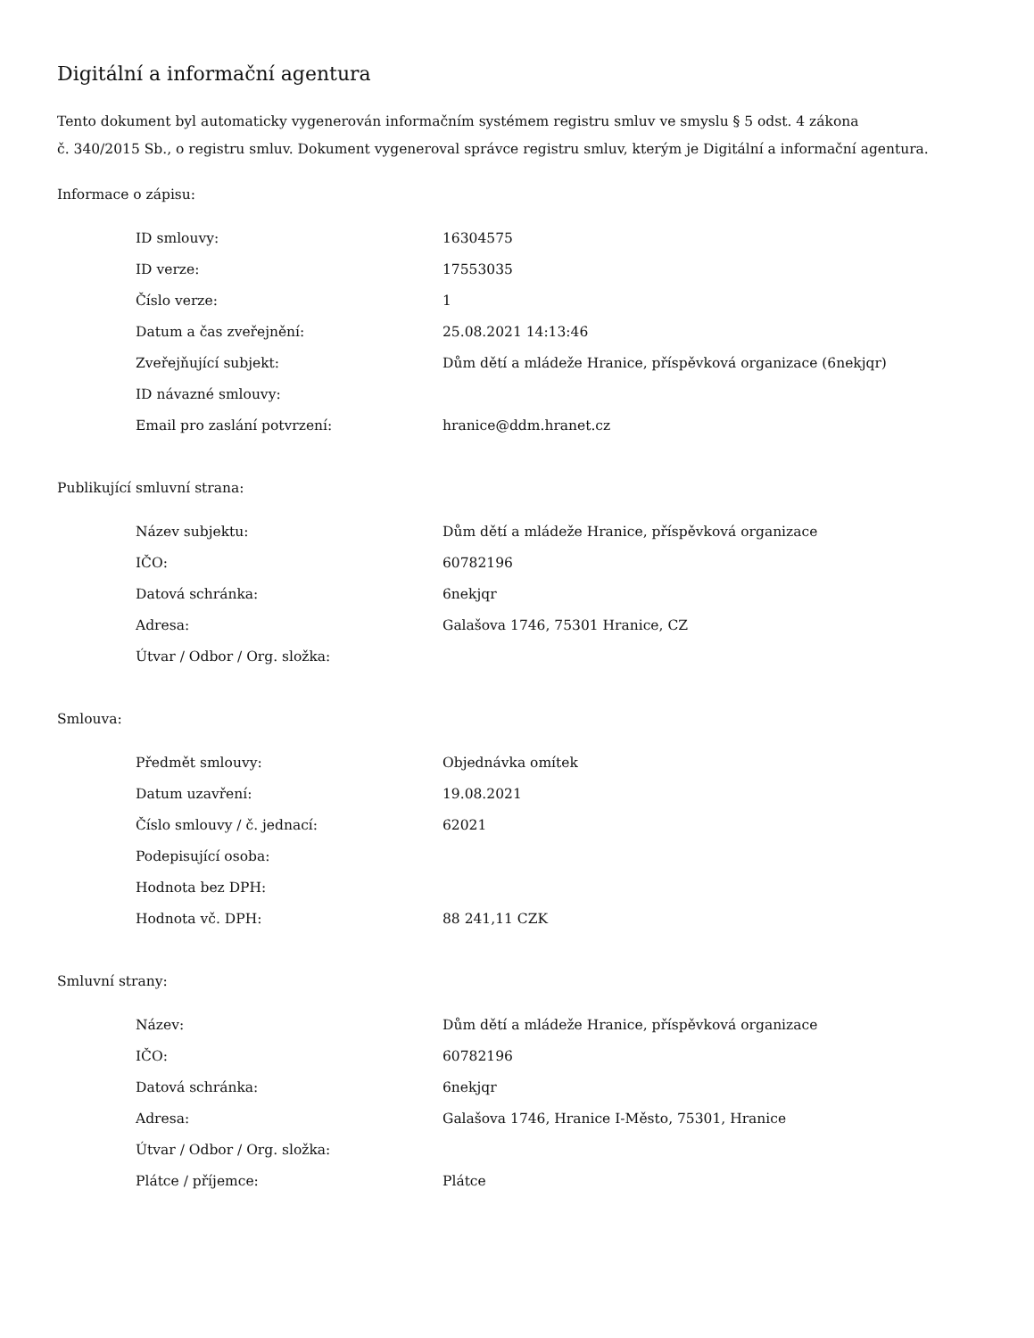Digitální a informační agentura
Tento dokument byl automaticky vygenerován informačním systémem registru smluv ve smyslu § 5 odst. 4 zákona
č. 340/2015 Sb., o registru smluv. Dokument vygeneroval správce registru smluv, kterým je Digitální a informační agentura.
Informace o zápisu:
| ID smlouvy: | 16304575 |
| ID verze: | 17553035 |
| Číslo verze: | 1 |
| Datum a čas zveřejnění: | 25.08.2021 14:13:46 |
| Zveřejňující subjekt: | Dům dětí a mládeže Hranice, příspěvková organizace (6nekjqr) |
| ID návazné smlouvy: | |
| Email pro zaslání potvrzení: | hranice@ddm.hranet.cz |
Publikující smluvní strana:
| Název subjektu: | Dům dětí a mládeže Hranice, příspěvková organizace |
| IČO: | 60782196 |
| Datová schránka: | 6nekjqr |
| Adresa: | Galašova 1746, 75301 Hranice, CZ |
| Útvar / Odbor / Org. složka: | |
Smlouva:
| Předmět smlouvy: | Objednávka omítek |
| Datum uzavření: | 19.08.2021 |
| Číslo smlouvy / č. jednací: | 62021 |
| Podepisující osoba: | |
| Hodnota bez DPH: | |
| Hodnota vč. DPH: | 88 241,11 CZK |
Smluvní strany:
| Název: | Dům dětí a mládeže Hranice, příspěvková organizace |
| IČO: | 60782196 |
| Datová schránka: | 6nekjqr |
| Adresa: | Galašova 1746, Hranice I-Město, 75301, Hranice |
| Útvar / Odbor / Org. složka: | |
| Plátce / příjemce: | Plátce |